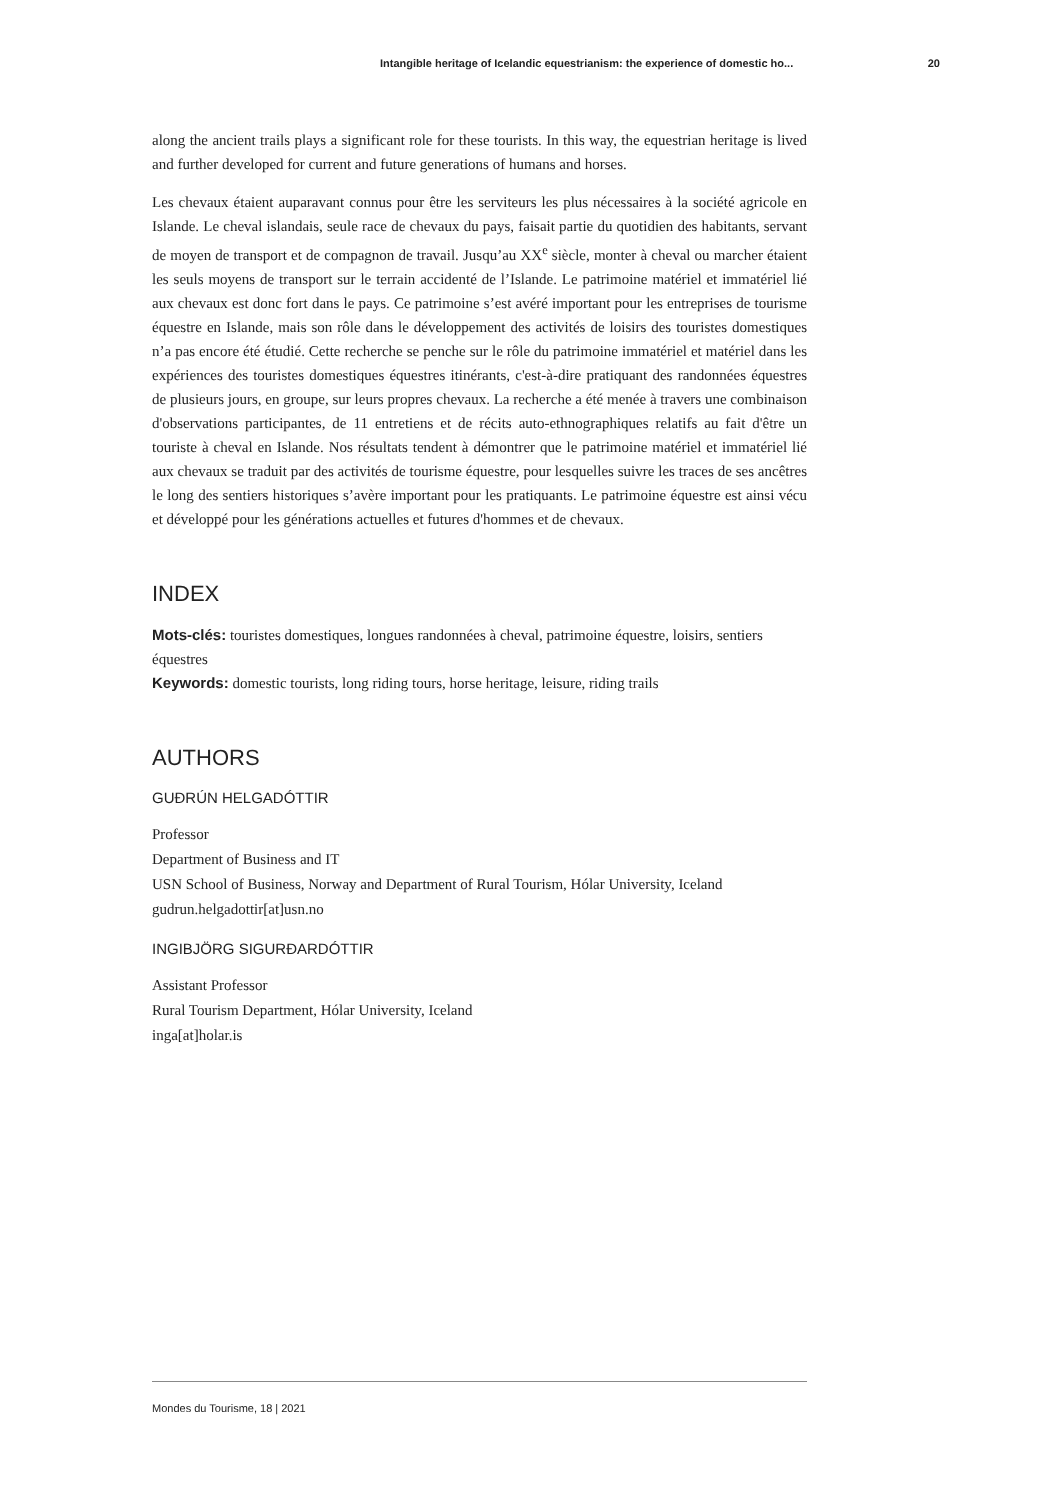Intangible heritage of Icelandic equestrianism: the experience of domestic ho... 20
along the ancient trails plays a significant role for these tourists. In this way, the equestrian heritage is lived and further developed for current and future generations of humans and horses.
Les chevaux étaient auparavant connus pour être les serviteurs les plus nécessaires à la société agricole en Islande. Le cheval islandais, seule race de chevaux du pays, faisait partie du quotidien des habitants, servant de moyen de transport et de compagnon de travail. Jusqu’au XX<sup>e</sup> siècle, monter à cheval ou marcher étaient les seuls moyens de transport sur le terrain accidenté de l’Islande. Le patrimoine matériel et immatériel lié aux chevaux est donc fort dans le pays. Ce patrimoine s’est avéré important pour les entreprises de tourisme équestre en Islande, mais son rôle dans le développement des activités de loisirs des touristes domestiques n’a pas encore été étudié. Cette recherche se penche sur le rôle du patrimoine immatériel et matériel dans les expériences des touristes domestiques équestres itinérants, c'est-à-dire pratiquant des randonnées équestres de plusieurs jours, en groupe, sur leurs propres chevaux. La recherche a été menée à travers une combinaison d'observations participantes, de 11 entretiens et de récits auto-ethnographiques relatifs au fait d'être un touriste à cheval en Islande. Nos résultats tendent à démontrer que le patrimoine matériel et immatériel lié aux chevaux se traduit par des activités de tourisme équestre, pour lesquelles suivre les traces de ses ancêtres le long des sentiers historiques s’avère important pour les pratiquants. Le patrimoine équestre est ainsi vécu et développé pour les générations actuelles et futures d'hommes et de chevaux.
INDEX
Mots-clés: touristes domestiques, longues randonnées à cheval, patrimoine équestre, loisirs, sentiers équestres
Keywords: domestic tourists, long riding tours, horse heritage, leisure, riding trails
AUTHORS
GUÐRÚN HELGADÓTTIR
Professor
Department of Business and IT
USN School of Business, Norway and Department of Rural Tourism, Hólar University, Iceland
gudrun.helgadottir[at]usn.no
INGIBJÖRG SIGURÐARDÓTTIR
Assistant Professor
Rural Tourism Department, Hólar University, Iceland
inga[at]holar.is
Mondes du Tourisme, 18 | 2021